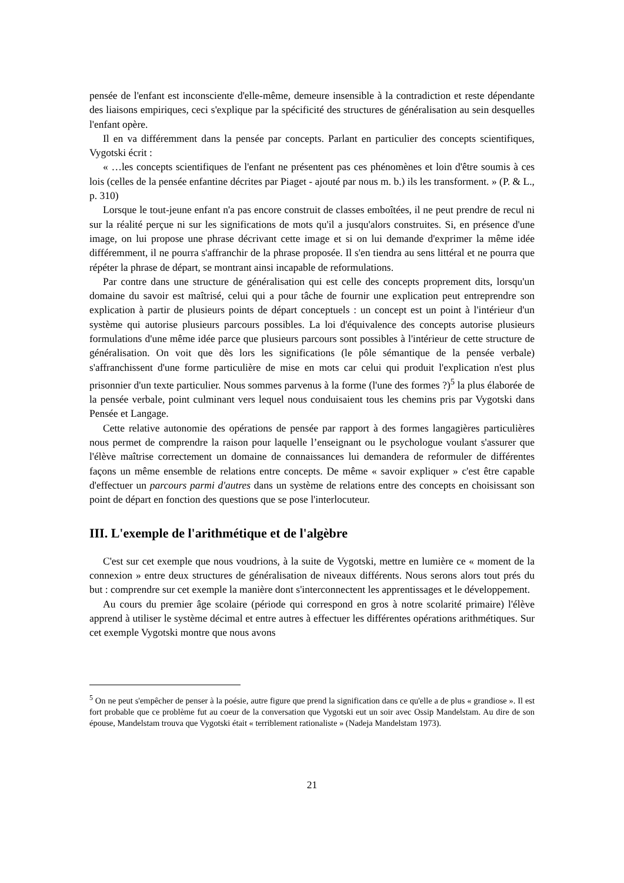pensée de l'enfant est inconsciente d'elle-même, demeure insensible à la contradiction et reste dépendante des liaisons empiriques, ceci s'explique par la spécificité des structures de généralisation au sein desquelles l'enfant opère.
Il en va différemment dans la pensée par concepts. Parlant en particulier des concepts scientifiques, Vygotski écrit :
« …les concepts scientifiques de l'enfant ne présentent pas ces phénomènes et loin d'être soumis à ces lois (celles de la pensée enfantine décrites par Piaget - ajouté par nous m. b.) ils les transforment. » (P. & L., p. 310)
Lorsque le tout-jeune enfant n'a pas encore construit de classes emboîtées, il ne peut prendre de recul ni sur la réalité perçue ni sur les significations de mots qu'il a jusqu'alors construites. Si, en présence d'une image, on lui propose une phrase décrivant cette image et si on lui demande d'exprimer la même idée différemment, il ne pourra s'affranchir de la phrase proposée. Il s'en tiendra au sens littéral et ne pourra que répéter la phrase de départ, se montrant ainsi incapable de reformulations.
Par contre dans une structure de généralisation qui est celle des concepts proprement dits, lorsqu'un domaine du savoir est maîtrisé, celui qui a pour tâche de fournir une explication peut entreprendre son explication à partir de plusieurs points de départ conceptuels : un concept est un point à l'intérieur d'un système qui autorise plusieurs parcours possibles. La loi d'équivalence des concepts autorise plusieurs formulations d'une même idée parce que plusieurs parcours sont possibles à l'intérieur de cette structure de généralisation. On voit que dès lors les significations (le pôle sémantique de la pensée verbale) s'affranchissent d'une forme particulière de mise en mots car celui qui produit l'explication n'est plus prisonnier d'un texte particulier. Nous sommes parvenus à la forme (l'une des formes ?)<sup>5</sup> la plus élaborée de la pensée verbale, point culminant vers lequel nous conduisaient tous les chemins pris par Vygotski dans Pensée et Langage.
Cette relative autonomie des opérations de pensée par rapport à des formes langagières particulières nous permet de comprendre la raison pour laquelle l’enseignant ou le psychologue voulant s'assurer que l'élève maîtrise correctement un domaine de connaissances lui demandera de reformuler de différentes façons un même ensemble de relations entre concepts. De même « savoir expliquer » c'est être capable d'effectuer un parcours parmi d'autres dans un système de relations entre des concepts en choisissant son point de départ en fonction des questions que se pose l'interlocuteur.
III. L'exemple de l'arithmétique et de l'algèbre
C'est sur cet exemple que nous voudrions, à la suite de Vygotski, mettre en lumière ce « moment de la connexion » entre deux structures de généralisation de niveaux différents. Nous serons alors tout prés du but : comprendre sur cet exemple la manière dont s'interconnectent les apprentissages et le développement.
Au cours du premier âge scolaire (période qui correspond en gros à notre scolarité primaire) l'élève apprend à utiliser le système décimal et entre autres à effectuer les différentes opérations arithmétiques. Sur cet exemple Vygotski montre que nous avons
<sup>5</sup> On ne peut s'empêcher de penser à la poésie, autre figure que prend la signification dans ce qu'elle a de plus « grandiose ». Il est fort probable que ce problème fut au coeur de la conversation que Vygotski eut un soir avec Ossip Mandelstam. Au dire de son épouse, Mandelstam trouva que Vygotski était « terriblement rationaliste » (Nadeja Mandelstam 1973).
21